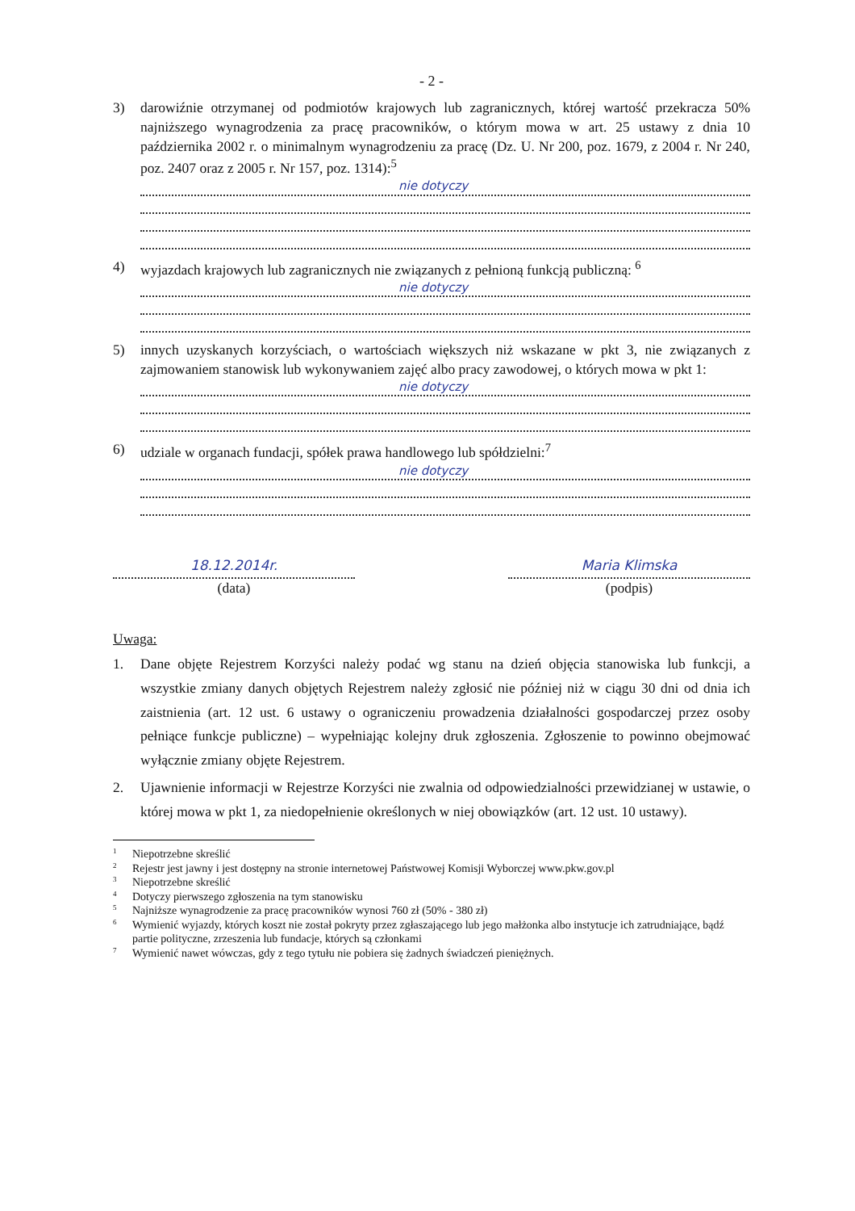- 2 -
3) darowiźnie otrzymanej od podmiotów krajowych lub zagranicznych, której wartość przekracza 50% najniższego wynagrodzenia za pracę pracowników, o którym mowa w art. 25 ustawy z dnia 10 października 2002 r. o minimalnym wynagrodzeniu za pracę (Dz. U. Nr 200, poz. 1679, z 2004 r. Nr 240, poz. 2407 oraz z 2005 r. Nr 157, poz. 1314):<sup>5</sup>
nie dotyczy
4) wyjazdach krajowych lub zagranicznych nie związanych z pełnioną funkcją publiczną: <sup>6</sup>
nie dotyczy
5) innych uzyskanych korzyściach, o wartościach większych niż wskazane w pkt 3, nie związanych z zajmowaniem stanowisk lub wykonywaniem zajęć albo pracy zawodowej, o których mowa w pkt 1:
nie dotyczy
6) udziale w organach fundacji, spółek prawa handlowego lub spółdzielni:<sup>7</sup>
nie dotyczy
18.12.2014r.
(data)
Maria Klimska
(podpis)
Uwaga:
1. Dane objęte Rejestrem Korzyści należy podać wg stanu na dzień objęcia stanowiska lub funkcji, a wszystkie zmiany danych objętych Rejestrem należy zgłosić nie później niż w ciągu 30 dni od dnia ich zaistnienia (art. 12 ust. 6 ustawy o ograniczeniu prowadzenia działalności gospodarczej przez osoby pełniące funkcje publiczne) – wypełniając kolejny druk zgłoszenia. Zgłoszenie to powinno obejmować wyłącznie zmiany objęte Rejestrem.
2. Ujawnienie informacji w Rejestrze Korzyści nie zwalnia od odpowiedzialności przewidzianej w ustawie, o której mowa w pkt 1, za niedopełnienie określonych w niej obowiązków (art. 12 ust. 10 ustawy).
<sup>1</sup> Niepotrzebne skreślić
<sup>2</sup> Rejestr jest jawny i jest dostępny na stronie internetowej Państwowej Komisji Wyborczej www.pkw.gov.pl
<sup>3</sup> Niepotrzebne skreślić
<sup>4</sup> Dotyczy pierwszego zgłoszenia na tym stanowisku
<sup>5</sup> Najniższe wynagrodzenie za pracę pracowników wynosi 760 zł (50% - 380 zł)
<sup>6</sup> Wymienić wyjazdy, których koszt nie został pokryty przez zgłaszającego lub jego małżonka albo instytucje ich zatrudniające, bądź partie polityczne, zrzeszenia lub fundacje, których są członkami
<sup>7</sup> Wymienić nawet wówczas, gdy z tego tytułu nie pobiera się żadnych świadczeń pieniężnych.